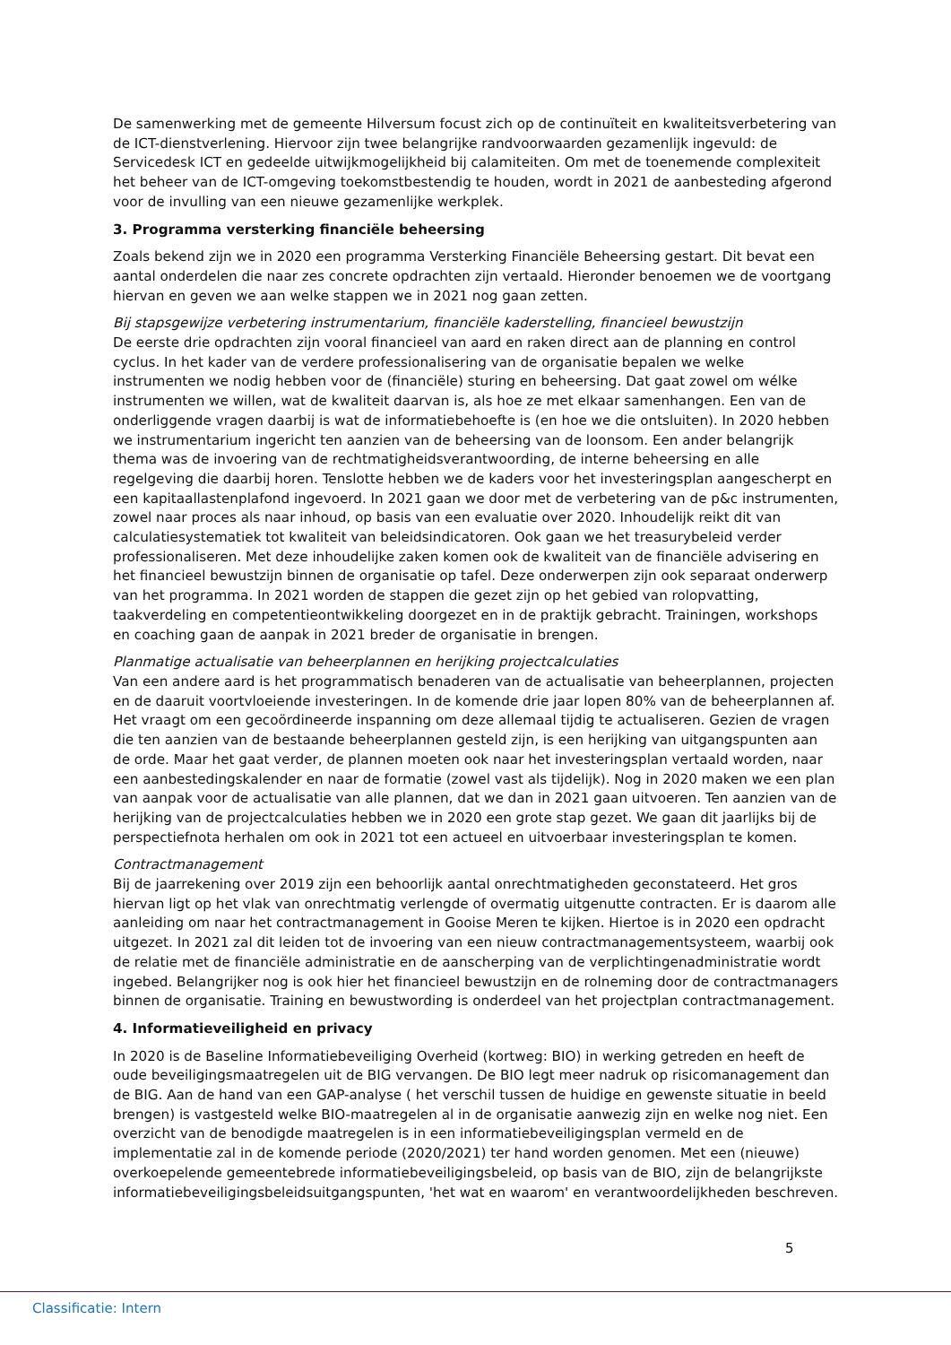De samenwerking met de gemeente Hilversum focust zich op de continuïteit en kwaliteitsverbetering van de ICT-dienstverlening. Hiervoor zijn twee belangrijke randvoorwaarden gezamenlijk ingevuld: de Servicedesk ICT en gedeelde uitwijkmogelijkheid bij calamiteiten. Om met de toenemende complexiteit het beheer van de ICT-omgeving toekomstbestendig te houden, wordt in 2021 de aanbesteding afgerond voor de invulling van een nieuwe gezamenlijke werkplek.
3. Programma versterking financiële beheersing
Zoals bekend zijn we in 2020 een programma Versterking Financiële Beheersing gestart. Dit bevat een aantal onderdelen die naar zes concrete opdrachten zijn vertaald. Hieronder benoemen we de voortgang hiervan en geven we aan welke stappen we in 2021 nog gaan zetten.
Bij stapsgewijze verbetering instrumentarium, financiële kaderstelling, financieel bewustzijn
De eerste drie opdrachten zijn vooral financieel van aard en raken direct aan de planning en control cyclus. In het kader van de verdere professionalisering van de organisatie bepalen we welke instrumenten we nodig hebben voor de (financiële) sturing en beheersing. Dat gaat zowel om wélke instrumenten we willen, wat de kwaliteit daarvan is, als hoe ze met elkaar samenhangen. Een van de onderliggende vragen daarbij is wat de informatiebehoefte is (en hoe we die ontsluiten). In 2020 hebben we instrumentarium ingericht ten aanzien van de beheersing van de loonsom. Een ander belangrijk thema was de invoering van de rechtmatigheidsverantwoording, de interne beheersing en alle regelgeving die daarbij horen. Tenslotte hebben we de kaders voor het investeringsplan aangescherpt en een kapitaallastenplafond ingevoerd. In 2021 gaan we door met de verbetering van de p&c instrumenten, zowel naar proces als naar inhoud, op basis van een evaluatie over 2020. Inhoudelijk reikt dit van calculatiesystematiek tot kwaliteit van beleidsindicatoren. Ook gaan we het treasurybeleid verder professionaliseren. Met deze inhoudelijke zaken komen ook de kwaliteit van de financiële advisering en het financieel bewustzijn binnen de organisatie op tafel. Deze onderwerpen zijn ook separaat onderwerp van het programma. In 2021 worden de stappen die gezet zijn op het gebied van rolopvatting, taakverdeling en competentieontwikkeling doorgezet en in de praktijk gebracht. Trainingen, workshops en coaching gaan de aanpak in 2021 breder de organisatie in brengen.
Planmatige actualisatie van beheerplannen en herijking projectcalculaties
Van een andere aard is het programmatisch benaderen van de actualisatie van beheerplannen, projecten en de daaruit voortvloeiende investeringen. In de komende drie jaar lopen 80% van de beheerplannen af. Het vraagt om een gecoördineerde inspanning om deze allemaal tijdig te actualiseren. Gezien de vragen die ten aanzien van de bestaande beheerplannen gesteld zijn, is een herijking van uitgangspunten aan de orde. Maar het gaat verder, de plannen moeten ook naar het investeringsplan vertaald worden, naar een aanbestedingskalender en naar de formatie (zowel vast als tijdelijk). Nog in 2020 maken we een plan van aanpak voor de actualisatie van alle plannen, dat we dan in 2021 gaan uitvoeren. Ten aanzien van de herijking van de projectcalculaties hebben we in 2020 een grote stap gezet. We gaan dit jaarlijks bij de perspectiefnota herhalen om ook in 2021 tot een actueel en uitvoerbaar investeringsplan te komen.
Contractmanagement
Bij de jaarrekening over 2019 zijn een behoorlijk aantal onrechtmatigheden geconstateerd. Het gros hiervan ligt op het vlak van onrechtmatig verlengde of overmatig uitgenutte contracten. Er is daarom alle aanleiding om naar het contractmanagement in Gooise Meren te kijken. Hiertoe is in 2020 een opdracht uitgezet. In 2021 zal dit leiden tot de invoering van een nieuw contractmanagementsysteem, waarbij ook de relatie met de financiële administratie en de aanscherping van de verplichtingenadministratie wordt ingebed. Belangrijker nog is ook hier het financieel bewustzijn en de rolneming door de contractmanagers binnen de organisatie. Training en bewustwording is onderdeel van het projectplan contractmanagement.
4. Informatieveiligheid en privacy
In 2020 is de Baseline Informatiebeveiliging Overheid (kortweg: BIO) in werking getreden en heeft de oude beveiligingsmaatregelen uit de BIG vervangen. De BIO legt meer nadruk op risicomanagement dan de BIG. Aan de hand van een GAP-analyse ( het verschil tussen de huidige en gewenste situatie in beeld brengen) is vastgesteld welke BIO-maatregelen al in de organisatie aanwezig zijn en welke nog niet. Een overzicht van de benodigde maatregelen is in een informatiebeveiligingsplan vermeld en de implementatie zal in de komende periode (2020/2021) ter hand worden genomen. Met een (nieuwe) overkoepelende gemeentebrede informatiebeveiligingsbeleid, op basis van de BIO, zijn de belangrijkste informatiebeveiligingsbeleidsuitgangspunten, 'het wat en waarom' en verantwoordelijkheden beschreven.
5
Classificatie: Intern